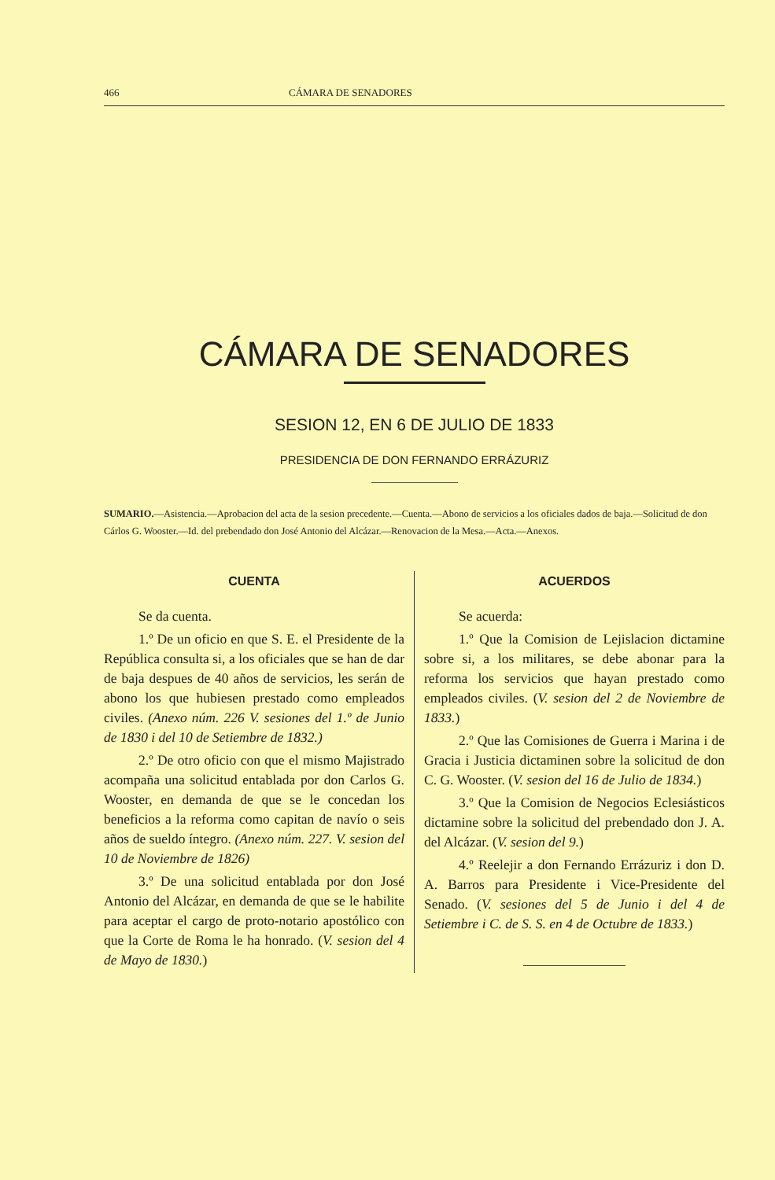466 CÁMARA DE SENADORES
CÁMARA DE SENADORES
SESION 12, EN 6 DE JULIO DE 1833
PRESIDENCIA DE DON FERNANDO ERRÁZURIZ
SUMARIO.—Asistencia.—Aprobacion del acta de la sesion precedente.—Cuenta.—Abono de servicios a los oficiales dados de baja.—Solicitud de don Cárlos G. Wooster.—Id. del prebendado don José Antonio del Alcázar.—Renovacion de la Mesa.—Acta.—Anexos.
CUENTA
Se da cuenta.
1.º De un oficio en que S. E. el Presidente de la República consulta si, a los oficiales que se han de dar de baja despues de 40 años de servicios, les serán de abono los que hubiesen prestado como empleados civiles. (Anexo núm. 226 V. sesiones del 1.º de Junio de 1830 i del 10 de Setiembre de 1832.)
2.º De otro oficio con que el mismo Majistrado acompaña una solicitud entablada por don Carlos G. Wooster, en demanda de que se le concedan los beneficios a la reforma como capitan de navío o seis años de sueldo íntegro. (Anexo núm. 227. V. sesion del 10 de Noviembre de 1826)
3.º De una solicitud entablada por don José Antonio del Alcázar, en demanda de que se le habilite para aceptar el cargo de proto-notario apostólico con que la Corte de Roma le ha honrado. (V. sesion del 4 de Mayo de 1830.)
ACUERDOS
Se acuerda:
1.º Que la Comision de Lejislacion dictamine sobre si, a los militares, se debe abonar para la reforma los servicios que hayan prestado como empleados civiles. (V. sesion del 2 de Noviembre de 1833.)
2.º Que las Comisiones de Guerra i Marina i de Gracia i Justicia dictaminen sobre la solicitud de don C. G. Wooster. (V. sesion del 16 de Julio de 1834.)
3.º Que la Comision de Negocios Eclesiásticos dictamine sobre la solicitud del prebendado don J. A. del Alcázar. (V. sesion del 9.)
4.º Reelejir a don Fernando Errázuriz i don D. A. Barros para Presidente i Vice-Presidente del Senado. (V. sesiones del 5 de Junio i del 4 de Setiembre i C. de S. S. en 4 de Octubre de 1833.)